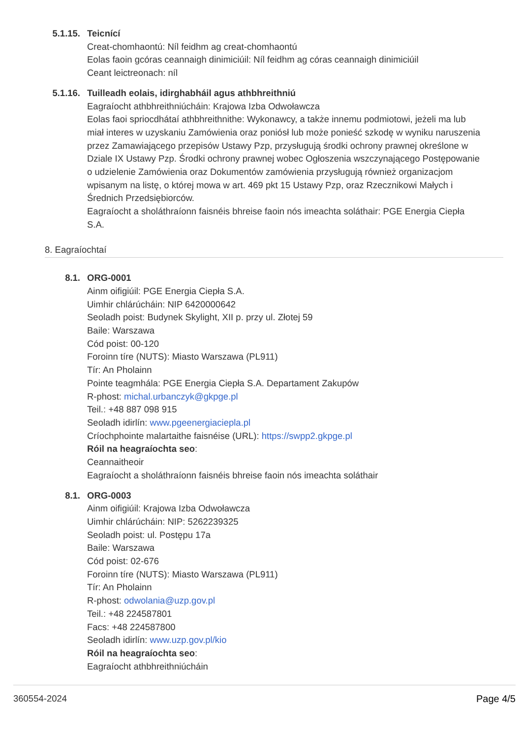5.1.15. Teicnící
Creat-chomhaontú: Níl feidhm ag creat-chomhaontú
Eolas faoin gcóras ceannaigh dinimiciúil: Níl feidhm ag córas ceannaigh dinimiciúil
Ceant leictreonach: níl
5.1.16. Tuilleadh eolais, idirghabháil agus athbhreithniú
Eagraíocht athbhreithniúcháin: Krajowa Izba Odwoławcza
Eolas faoi spriocdhátaí athbhreithnithe: Wykonawcy, a także innemu podmiotowi, jeżeli ma lub miał interes w uzyskaniu Zamówienia oraz poniósł lub może ponieść szkodę w wyniku naruszenia przez Zamawiającego przepisów Ustawy Pzp, przysługują środki ochrony prawnej określone w Dziale IX Ustawy Pzp. Środki ochrony prawnej wobec Ogłoszenia wszczynającego Postępowanie o udzielenie Zamówienia oraz Dokumentów zamówienia przysługują również organizacjom wpisanym na listę, o której mowa w art. 469 pkt 15 Ustawy Pzp, oraz Rzecznikowi Małych i Średnich Przedsiębiorców.
Eagraíocht a sholáthraíonn faisnéis bhreise faoin nós imeachta soláthair: PGE Energia Ciepła S.A.
8. Eagraíochtaí
8.1. ORG-0001
Ainm oifigiúil: PGE Energia Ciepła S.A.
Uimhir chlárúcháin: NIP 6420000642
Seoladh poist: Budynek Skylight, XII p. przy ul. Złotej 59
Baile: Warszawa
Cód poist: 00-120
Foroinn tíre (NUTS): Miasto Warszawa (PL911)
Tír: An Pholainn
Pointe teagmhála: PGE Energia Ciepła S.A. Departament Zakupów
R-phost: michal.urbanczyk@gkpge.pl
Teil.: +48 887 098 915
Seoladh idirlín: www.pgeenergiaciepla.pl
Críochphointe malartaithe faisnéise (URL): https://swpp2.gkpge.pl
Róil na heagraíochta seo:
Ceannaitheoir
Eagraíocht a sholáthraíonn faisnéis bhreise faoin nós imeachta soláthair
8.1. ORG-0003
Ainm oifigiúil: Krajowa Izba Odwoławcza
Uimhir chlárúcháin: NIP: 5262239325
Seoladh poist: ul. Postępu 17a
Baile: Warszawa
Cód poist: 02-676
Foroinn tíre (NUTS): Miasto Warszawa (PL911)
Tír: An Pholainn
R-phost: odwolania@uzp.gov.pl
Teil.: +48 224587801
Facs: +48 224587800
Seoladh idirlín: www.uzp.gov.pl/kio
Róil na heagraíochta seo:
Eagraíocht athbhreithniúcháin
360554-2024 Page 4/5